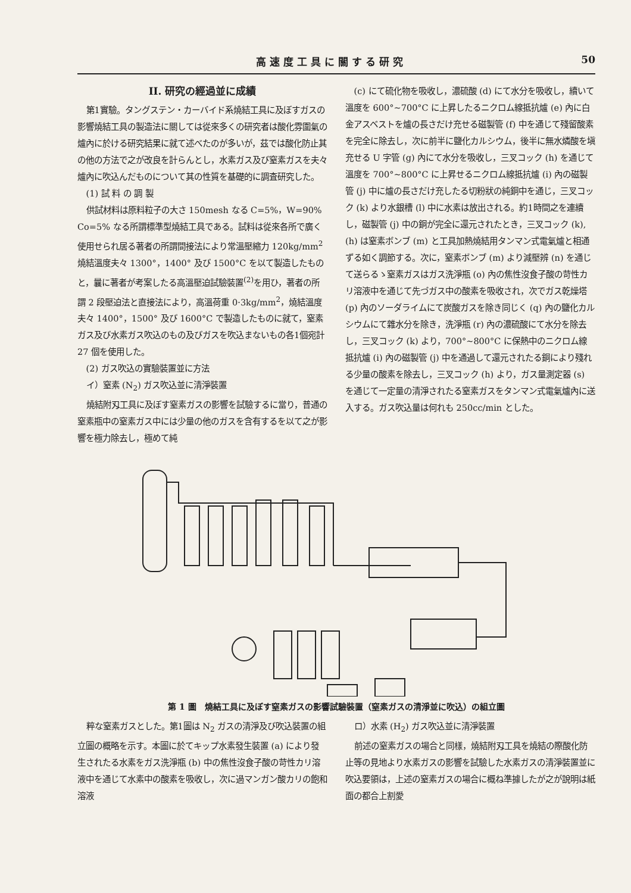高速度工具に關する研究 50
II. 研究の經過並に成績
第1實驗。タングステン・カーバイド系燒結工具に及ぼすガスの影響燒結工具の製造法に關しては從來多くの研究者は酸化雰圍氣の爐內に於ける研究結果に就て述べたのが多いが，茲では酸化防止其の他の方法で之が改良を計らんとし，水素ガス及び窒素ガスを夫々爐內に吹込んだものについて其の性質を基礎的に調査研究した。
(1) 試 料 の 調 製
供試材料は原料粒子の大さ 150mesh なる C=5%，W=90% Co=5% なる所謂標準型燒結工具である。試料は從來各所で廣く使用せられ居る著者の所謂間接法により常溫壓縮力 120kg/mm<sup>2</sup> 燒結溫度夫々 1300°，1400° 及び 1500°C を以て製造したものと，曩に著者が考案したる高溫壓迫試驗裝置<sup>(2)</sup>を用ひ，著者の所謂 2 段壓迫法と直接法により，高溫荷重 0·3kg/mm<sup>2</sup>，燒結溫度夫々 1400°，1500° 及び 1600°C で製造したものに就て，窒素ガス及び水素ガス吹込のもの及びガスを吹込まないもの各1個宛計 27 個を使用した。
(2) ガス吹込の實驗裝置並に方法
イ）窒素 (N<sub>2</sub>) ガス吹込並に清淨裝置
燒結附刄工具に及ぼす窒素ガスの影響を試驗するに當り，普通の窒素瓶中の窒素ガス中には少量の他のガスを含有するを以て之が影響を極力除去し，極めて純
(c) にて硫化物を吸收し，濃硫酸 (d) にて水分を吸收し，續いて溫度を 600°~700°C に上昇したるニクロム線抵抗爐 (e) 內に白金アスベストを爐の長さだけ充せる磁製管 (f) 中を通じて殘留酸素を完全に除去し，次に前半に鹽化カルシウム，後半に無水燐酸を塡充せる U 字管 (g) 內にて水分を吸收し，三叉コック (h) を通じて溫度を 700°~800°C に上昇せるニクロム線抵抗爐 (i) 內の磁製管 (j) 中に爐の長さだけ充したる切粉狀の純銅中を通じ，三叉コック (k) より水銀槽 (l) 中に水素は放出される。約1時間之を連續し，磁製管 (j) 中の銅が完全に還元されたとき，三叉コック (k),(h) は窒素ボンブ (m) と工具加熱燒結用タンマン式電氣爐と相通ずる如く調節する。次に，窒素ボンブ (m) より減壓辨 (n) を通じて送らるゝ窒素ガスはガス洗淨瓶 (o) 內の焦性沒食子酸の苛性カリ溶液中を通じて先づガス中の酸素を吸收され，次でガス乾燥塔 (p) 內のソーダライムにて炭酸ガスを除き同じく (q) 內の鹽化カルシウムにて雜水分を除き，洗淨瓶 (r) 內の濃硫酸にて水分を除去し，三叉コック (k) より，700°~800°C に保熱中のニクロム線抵抗爐 (i) 內の磁製管 (j) 中を通過して還元されたる銅により殘れる少量の酸素を除去し，三叉コック (h) より，ガス量測定器 (s) を通じて一定量の清淨されたる窒素ガスをタンマン式電氣爐內に送入する。ガス吹込量は何れも 250cc/min とした。
第 1 圖　燒結工具に及ぼす窒素ガスの影響試驗裝置（窒素ガスの清淨並に吹込）の組立圖
粹な窒素ガスとした。第1圖は N<sub>2</sub> ガスの清淨及び吹込裝置の組立圖の概略を示す。本圖に於てキップ水素發生裝置 (a) により發生されたる水素をガス洗淨瓶 (b) 中の焦性沒食子酸の苛性カリ溶液中を通じて水素中の酸素を吸收し，次に過マンガン酸カリの飽和溶液
ロ）水素 (H<sub>2</sub>) ガス吹込並に清淨裝置
前述の窒素ガスの場合と同樣，燒結附刄工具を燒結の際酸化防止等の見地より水素ガスの影響を試驗した水素ガスの清淨裝置並に吹込要領は，上述の窒素ガスの場合に概ね準據したが之が說明は紙面の都合上割愛